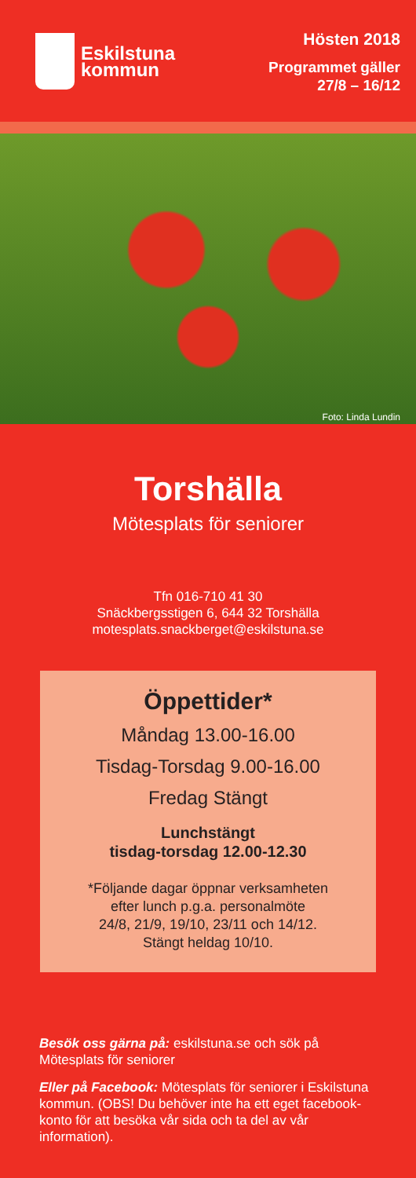Eskilstuna
kommun
Hösten 2018
Programmet gäller
27/8 – 16/12
Foto: Linda Lundin
Torshälla
Mötesplats för seniorer
Tfn 016-710 41 30
Snäckbergsstigen 6, 644 32 Torshälla
motesplats.snackberget@eskilstuna.se
Öppettider*
Måndag 13.00-16.00
Tisdag-Torsdag 9.00-16.00
Fredag Stängt
Lunchstängt
tisdag-torsdag 12.00-12.30
*Följande dagar öppnar verksamheten
efter lunch p.g.a. personalmöte
24/8, 21/9, 19/10, 23/11 och 14/12.
Stängt heldag 10/10.
Besök oss gärna på: eskilstuna.se och sök på Mötesplats för seniorer
Eller på Facebook: Mötesplats för seniorer i Eskilstuna kommun. (OBS! Du behöver inte ha ett eget facebook-konto för att besöka vår sida och ta del av vår information).